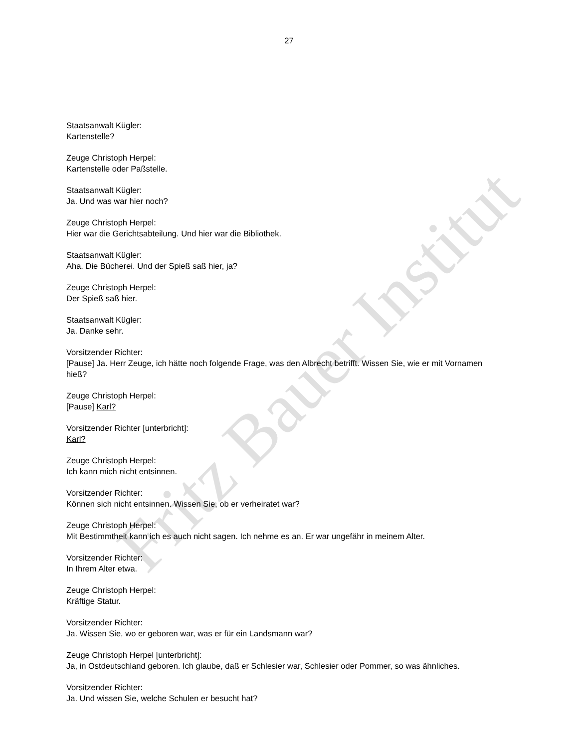27
Staatsanwalt Kügler:
Kartenstelle?
Zeuge Christoph Herpel:
Kartenstelle oder Paßstelle.
Staatsanwalt Kügler:
Ja. Und was war hier noch?
Zeuge Christoph Herpel:
Hier war die Gerichtsabteilung. Und hier war die Bibliothek.
Staatsanwalt Kügler:
Aha. Die Bücherei. Und der Spieß saß hier, ja?
Zeuge Christoph Herpel:
Der Spieß saß hier.
Staatsanwalt Kügler:
Ja. Danke sehr.
Vorsitzender Richter:
[Pause] Ja. Herr Zeuge, ich hätte noch folgende Frage, was den Albrecht betrifft. Wissen Sie, wie er mit Vornamen hieß?
Zeuge Christoph Herpel:
[Pause] Karl?
Vorsitzender Richter [unterbricht]:
Karl?
Zeuge Christoph Herpel:
Ich kann mich nicht entsinnen.
Vorsitzender Richter:
Können sich nicht entsinnen. Wissen Sie, ob er verheiratet war?
Zeuge Christoph Herpel:
Mit Bestimmtheit kann ich es auch nicht sagen. Ich nehme es an. Er war ungefähr in meinem Alter.
Vorsitzender Richter:
In Ihrem Alter etwa.
Zeuge Christoph Herpel:
Kräftige Statur.
Vorsitzender Richter:
Ja. Wissen Sie, wo er geboren war, was er für ein Landsmann war?
Zeuge Christoph Herpel [unterbricht]:
Ja, in Ostdeutschland geboren. Ich glaube, daß er Schlesier war, Schlesier oder Pommer, so was ähnliches.
Vorsitzender Richter:
Ja. Und wissen Sie, welche Schulen er besucht hat?
Fritz Bauer Institut